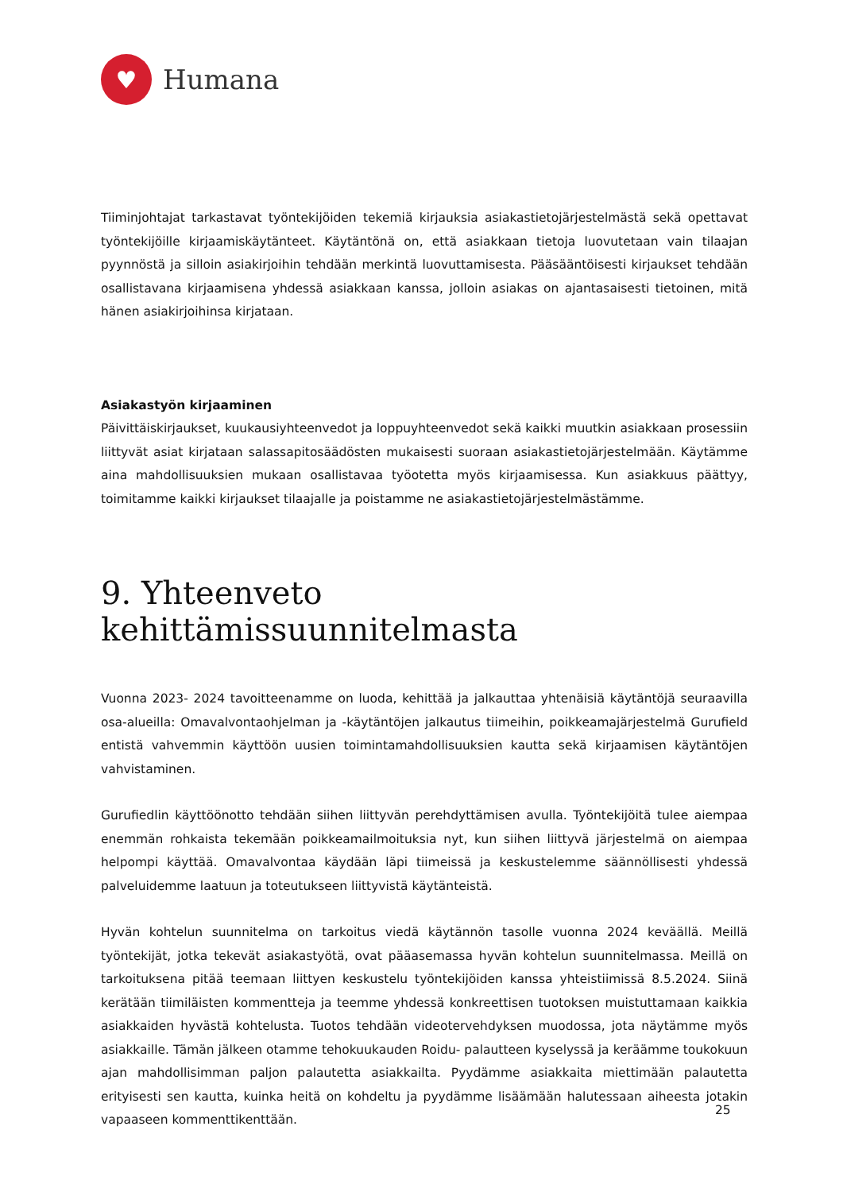♥
Humana
Tiiminjohtajat tarkastavat työntekijöiden tekemiä kirjauksia asiakastietojärjestelmästä sekä opettavat työntekijöille kirjaamiskäytänteet. Käytäntönä on, että asiakkaan tietoja luovutetaan vain tilaajan pyynnöstä ja silloin asiakirjoihin tehdään merkintä luovuttamisesta. Pääsääntöisesti kirjaukset tehdään osallistavana kirjaamisena yhdessä asiakkaan kanssa, jolloin asiakas on ajantasaisesti tietoinen, mitä hänen asiakirjoihinsa kirjataan.
Asiakastyön kirjaaminen
Päivittäiskirjaukset, kuukausiyhteenvedot ja loppuyhteenvedot sekä kaikki muutkin asiakkaan prosessiin liittyvät asiat kirjataan salassapitosäädösten mukaisesti suoraan asiakastietojärjestelmään. Käytämme aina mahdollisuuksien mukaan osallistavaa työotetta myös kirjaamisessa. Kun asiakkuus päättyy, toimitamme kaikki kirjaukset tilaajalle ja poistamme ne asiakastietojärjestelmästämme.
9. Yhteenveto kehittämissuunnitelmasta
Vuonna 2023- 2024 tavoitteenamme on luoda, kehittää ja jalkauttaa yhtenäisiä käytäntöjä seuraavilla osa-alueilla: Omavalvontaohjelman ja -käytäntöjen jalkautus tiimeihin, poikkeamajärjestelmä Gurufield entistä vahvemmin käyttöön uusien toimintamahdollisuuksien kautta sekä kirjaamisen käytäntöjen vahvistaminen.
Gurufiedlin käyttöönotto tehdään siihen liittyvän perehdyttämisen avulla. Työntekijöitä tulee aiempaa enemmän rohkaista tekemään poikkeamailmoituksia nyt, kun siihen liittyvä järjestelmä on aiempaa helpompi käyttää. Omavalvontaa käydään läpi tiimeissä ja keskustelemme säännöllisesti yhdessä palveluidemme laatuun ja toteutukseen liittyvistä käytänteistä.
Hyvän kohtelun suunnitelma on tarkoitus viedä käytännön tasolle vuonna 2024 keväällä. Meillä työntekijät, jotka tekevät asiakastyötä, ovat pääasemassa hyvän kohtelun suunnitelmassa. Meillä on tarkoituksena pitää teemaan liittyen keskustelu työntekijöiden kanssa yhteistiimissä 8.5.2024. Siinä kerätään tiimiläisten kommentteja ja teemme yhdessä konkreettisen tuotoksen muistuttamaan kaikkia asiakkaiden hyvästä kohtelusta. Tuotos tehdään videotervehdyksen muodossa, jota näytämme myös asiakkaille. Tämän jälkeen otamme tehokuukauden Roidu- palautteen kyselyssä ja keräämme toukokuun ajan mahdollisimman paljon palautetta asiakkailta. Pyydämme asiakkaita miettimään palautetta erityisesti sen kautta, kuinka heitä on kohdeltu ja pyydämme lisäämään halutessaan aiheesta jotakin vapaaseen kommenttikenttään.
25